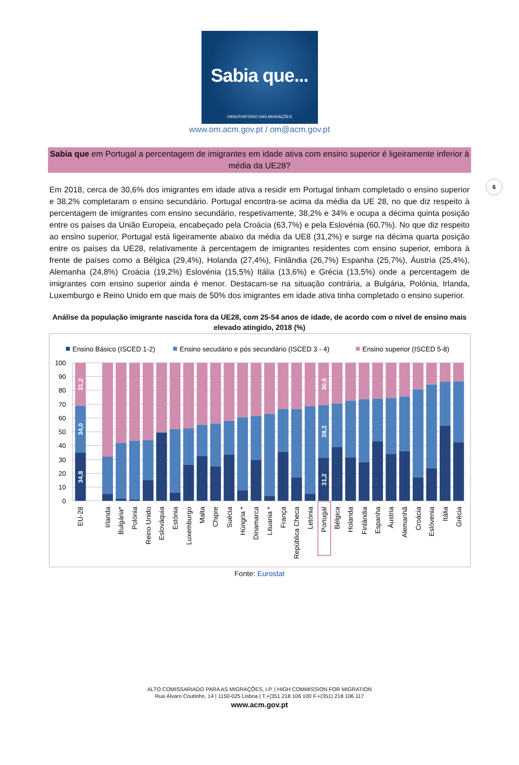Sabia que...
OBSERVATÓRIO DAS MIGRAÇÕES
www.om.acm.gov.pt / om@acm.gov.pt
6
Sabia que em Portugal a percentagem de imigrantes em idade ativa com ensino superior é ligeiramente inferior à média da UE28?
Em 2018, cerca de 30,6% dos imigrantes em idade ativa a residir em Portugal tinham completado o ensino superior e 38,2% completaram o ensino secundário. Portugal encontra-se acima da média da UE 28, no que diz respeito à percentagem de imigrantes com ensino secundário, respetivamente, 38,2% e 34% e ocupa a décima quinta posição entre os países da União Europeia, encabeçado pela Croácia (63,7%) e pela Eslovénia (60,7%). No que diz respeito ao ensino superior, Portugal está ligeiramente abaixo da média da UE8 (31,2%) e surge na décima quarta posição entre os países da UE28, relativamente à percentagem de imigrantes residentes com ensino superior, embora à frente de países como a Bélgica (29,4%), Holanda (27,4%), Finlândia (26,7%) Espanha (25,7%), Áustria (25,4%), Alemanha (24,8%) Croácia (19,2%) Eslovénia (15,5%) Itália (13,6%) e Grécia (13,5%) onde a percentagem de imigrantes com ensino superior ainda é menor. Destacam-se na situação contrária, a Bulgária, Polónia, Irlanda, Luxemburgo e Reino Unido em que mais de 50% dos imigrantes em idade ativa tinha completado o ensino superior.
Análise da população imigrante nascida fora da UE28, com 25-54 anos de idade, de acordo com o nível de ensino mais elevado atingido, 2018 (%)
Ensino Básico (ISCED 1-2)
Ensino secudário e pós secundário (ISCED 3 - 4)
Ensino superior (ISCED 5-8)
100
90
80
70
60
50
40
30
20
10
0
31,2
34,0
34,8
30,6
38,2
31,2
EU-28
Irlanda
Bulgária*
Polónia
Reino Unido
Eslováquia
Estónia
Luxemburgo
Malta
Chipre
Suécia
Húngria *
Dinamarca
Lituania *
França
República Checa
Letónia
Portugal
Bélgica
Holanda
Finlândia
Espanha
Áustria
Alemanhã
Croácia
Eslóvenia
Itália
Grécia
Fonte: Eurostat
ALTO COMISSARIADO PARA AS MIGRAÇÕES, I.P. | HIGH COMMISSION FOR MIGRATION
Rua Álvaro Coutinho, 14 | 1150-025 Lisboa | T.+(351 218 106 100 F.+(351) 218 106 117
www.acm.gov.pt